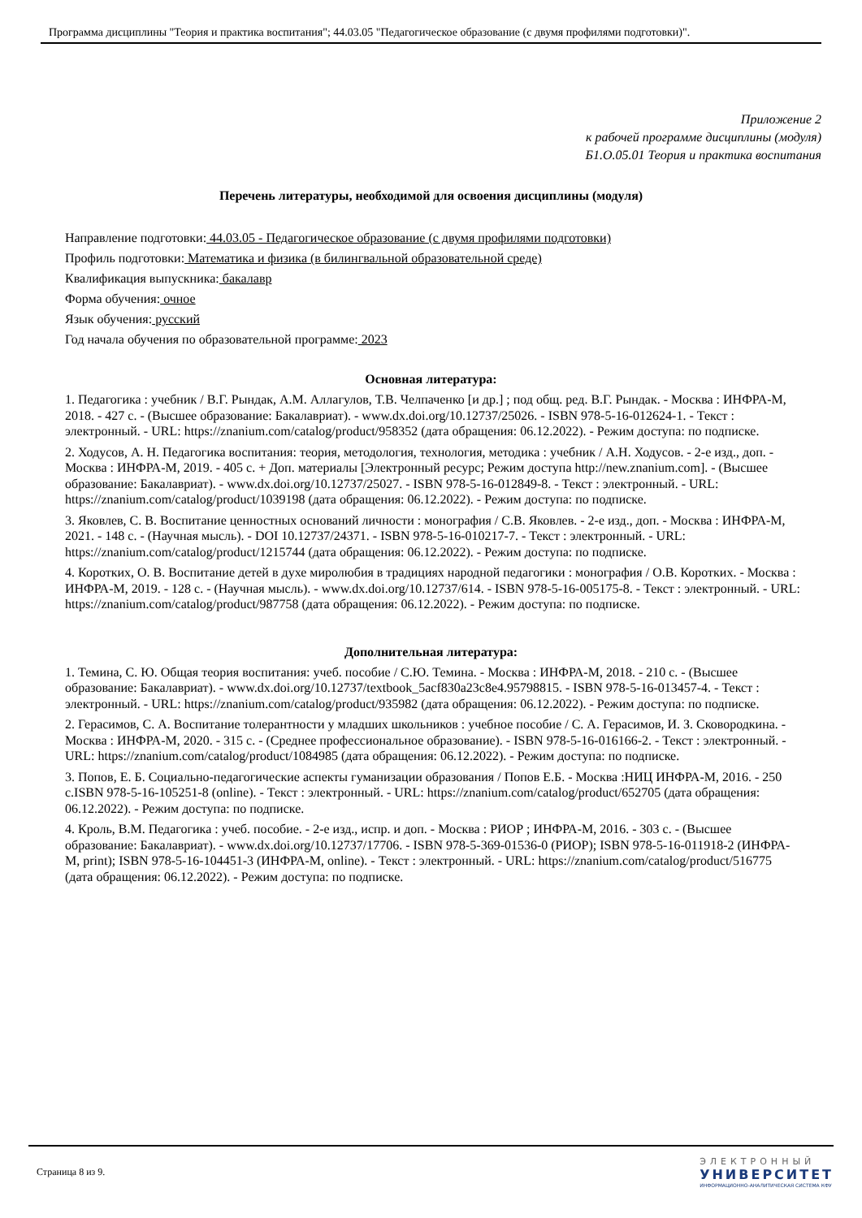Программа дисциплины "Теория и практика воспитания"; 44.03.05 "Педагогическое образование (с двумя профилями подготовки)".
Приложение 2
к рабочей программе дисциплины (модуля)
Б1.О.05.01 Теория и практика воспитания
Перечень литературы, необходимой для освоения дисциплины (модуля)
Направление подготовки: 44.03.05 - Педагогическое образование (с двумя профилями подготовки)
Профиль подготовки: Математика и физика (в билингвальной образовательной среде)
Квалификация выпускника: бакалавр
Форма обучения: очное
Язык обучения: русский
Год начала обучения по образовательной программе: 2023
Основная литература:
1. Педагогика : учебник / В.Г. Рындак, А.М. Аллагулов, Т.В. Челпаченко [и др.] ; под общ. ред. В.Г. Рындак. - Москва : ИНФРА-М, 2018. - 427 с. - (Высшее образование: Бакалавриат). - www.dx.doi.org/10.12737/25026. - ISBN 978-5-16-012624-1. - Текст : электронный. - URL: https://znanium.com/catalog/product/958352 (дата обращения: 06.12.2022). - Режим доступа: по подписке.
2. Ходусов, А. Н. Педагогика воспитания: теория, методология, технология, методика : учебник / А.Н. Ходусов. - 2-е изд., доп. - Москва : ИНФРА-М, 2019. - 405 с. + Доп. материалы [Электронный ресурс; Режим доступа http://new.znanium.com]. - (Высшее образование: Бакалавриат). - www.dx.doi.org/10.12737/25027. - ISBN 978-5-16-012849-8. - Текст : электронный. - URL: https://znanium.com/catalog/product/1039198 (дата обращения: 06.12.2022). - Режим доступа: по подписке.
3. Яковлев, С. В. Воспитание ценностных оснований личности : монография / С.В. Яковлев. - 2-е изд., доп. - Москва : ИНФРА-М, 2021. - 148 с. - (Научная мысль). - DOI 10.12737/24371. - ISBN 978-5-16-010217-7. - Текст : электронный. - URL: https://znanium.com/catalog/product/1215744 (дата обращения: 06.12.2022). - Режим доступа: по подписке.
4. Коротких, О. В. Воспитание детей в духе миролюбия в традициях народной педагогики : монография / О.В. Коротких. - Москва : ИНФРА-М, 2019. - 128 с. - (Научная мысль). - www.dx.doi.org/10.12737/614. - ISBN 978-5-16-005175-8. - Текст : электронный. - URL: https://znanium.com/catalog/product/987758 (дата обращения: 06.12.2022). - Режим доступа: по подписке.
Дополнительная литература:
1. Темина, С. Ю. Общая теория воспитания: учеб. пособие / С.Ю. Темина. - Москва : ИНФРА-М, 2018. - 210 с. - (Высшее образование: Бакалавриат). - www.dx.doi.org/10.12737/textbook_5acf830a23c8e4.95798815. - ISBN 978-5-16-013457-4. - Текст : электронный. - URL: https://znanium.com/catalog/product/935982 (дата обращения: 06.12.2022). - Режим доступа: по подписке.
2. Герасимов, С. А. Воспитание толерантности у младших школьников : учебное пособие / С. А. Герасимов, И. З. Сковородкина. - Москва : ИНФРА-М, 2020. - 315 с. - (Среднее профессиональное образование). - ISBN 978-5-16-016166-2. - Текст : электронный. - URL: https://znanium.com/catalog/product/1084985 (дата обращения: 06.12.2022). - Режим доступа: по подписке.
3. Попов, Е. Б. Социально-педагогические аспекты гуманизации образования / Попов Е.Б. - Москва :НИЦ ИНФРА-М, 2016. - 250 с.ISBN 978-5-16-105251-8 (online). - Текст : электронный. - URL: https://znanium.com/catalog/product/652705 (дата обращения: 06.12.2022). - Режим доступа: по подписке.
4. Кроль, В.М. Педагогика : учеб. пособие. - 2-е изд., испр. и доп. - Москва : РИОР ; ИНФРА-М, 2016. - 303 с. - (Высшее образование: Бакалавриат). - www.dx.doi.org/10.12737/17706. - ISBN 978-5-369-01536-0 (РИОР); ISBN 978-5-16-011918-2 (ИНФРА-М, print); ISBN 978-5-16-104451-3 (ИНФРА-М, online). - Текст : электронный. - URL: https://znanium.com/catalog/product/516775 (дата обращения: 06.12.2022). - Режим доступа: по подписке.
Страница 8 из 9.
ЭЛЕКТРОННЫЙ
УНИВЕРСИТЕТ
ИНФОРМАЦИОННО-АНАЛИТИЧЕСКАЯ СИСТЕМА КФУ